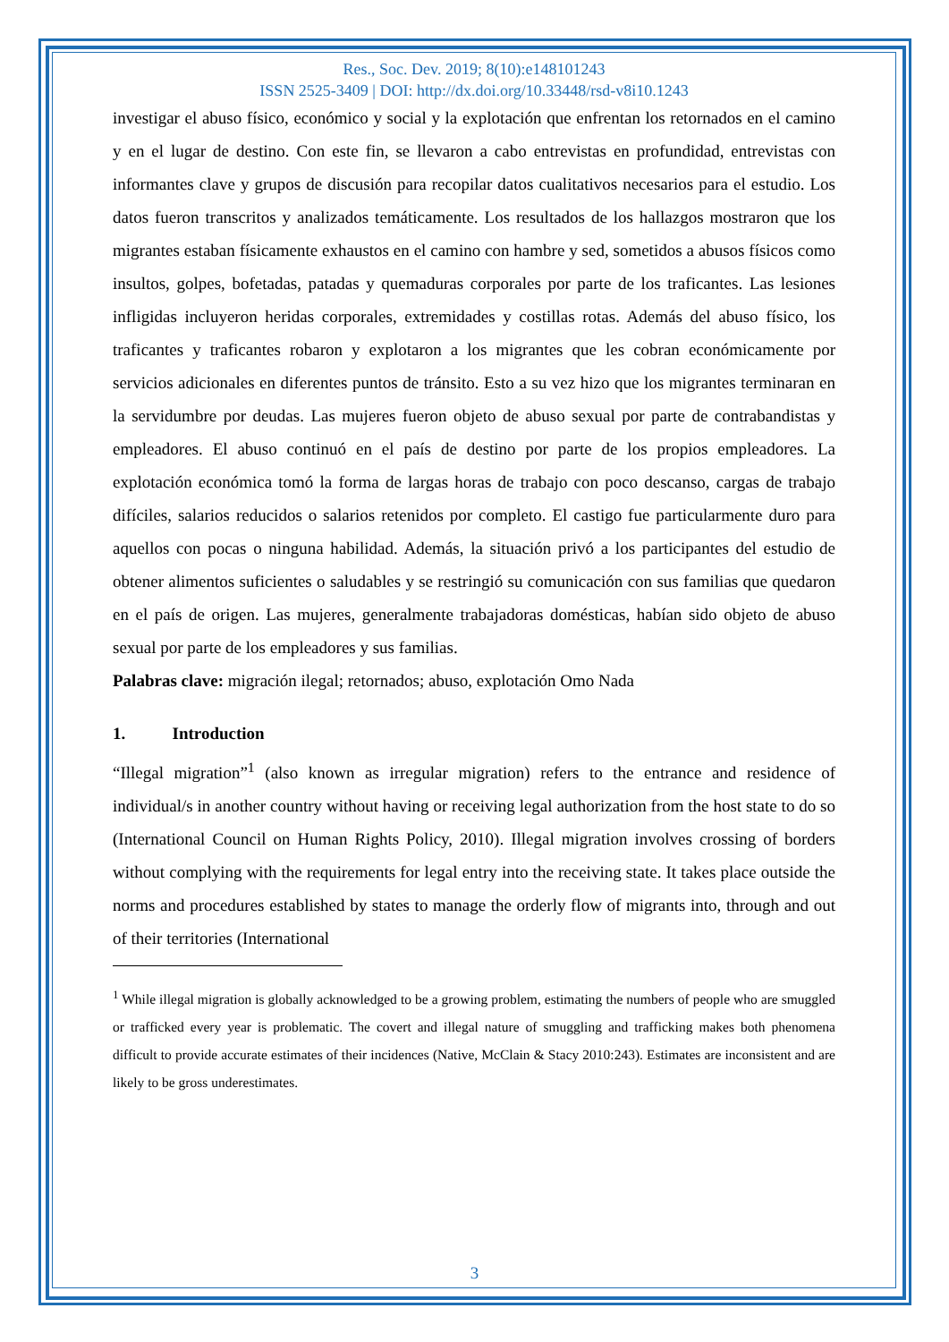Res., Soc. Dev. 2019; 8(10):e148101243
ISSN 2525-3409 | DOI: http://dx.doi.org/10.33448/rsd-v8i10.1243
investigar el abuso físico, económico y social y la explotación que enfrentan los retornados en el camino y en el lugar de destino. Con este fin, se llevaron a cabo entrevistas en profundidad, entrevistas con informantes clave y grupos de discusión para recopilar datos cualitativos necesarios para el estudio. Los datos fueron transcritos y analizados temáticamente. Los resultados de los hallazgos mostraron que los migrantes estaban físicamente exhaustos en el camino con hambre y sed, sometidos a abusos físicos como insultos, golpes, bofetadas, patadas y quemaduras corporales por parte de los traficantes. Las lesiones infligidas incluyeron heridas corporales, extremidades y costillas rotas. Además del abuso físico, los traficantes y traficantes robaron y explotaron a los migrantes que les cobran económicamente por servicios adicionales en diferentes puntos de tránsito. Esto a su vez hizo que los migrantes terminaran en la servidumbre por deudas. Las mujeres fueron objeto de abuso sexual por parte de contrabandistas y empleadores. El abuso continuó en el país de destino por parte de los propios empleadores. La explotación económica tomó la forma de largas horas de trabajo con poco descanso, cargas de trabajo difíciles, salarios reducidos o salarios retenidos por completo. El castigo fue particularmente duro para aquellos con pocas o ninguna habilidad. Además, la situación privó a los participantes del estudio de obtener alimentos suficientes o saludables y se restringió su comunicación con sus familias que quedaron en el país de origen. Las mujeres, generalmente trabajadoras domésticas, habían sido objeto de abuso sexual por parte de los empleadores y sus familias.
Palabras clave: migración ilegal; retornados; abuso, explotación Omo Nada
1. Introduction
“Illegal migration”<sup>1</sup> (also known as irregular migration) refers to the entrance and residence of individual/s in another country without having or receiving legal authorization from the host state to do so (International Council on Human Rights Policy, 2010). Illegal migration involves crossing of borders without complying with the requirements for legal entry into the receiving state. It takes place outside the norms and procedures established by states to manage the orderly flow of migrants into, through and out of their territories (International
<sup>1</sup> While illegal migration is globally acknowledged to be a growing problem, estimating the numbers of people who are smuggled or trafficked every year is problematic. The covert and illegal nature of smuggling and trafficking makes both phenomena difficult to provide accurate estimates of their incidences (Native, McClain & Stacy 2010:243). Estimates are inconsistent and are likely to be gross underestimates.
3